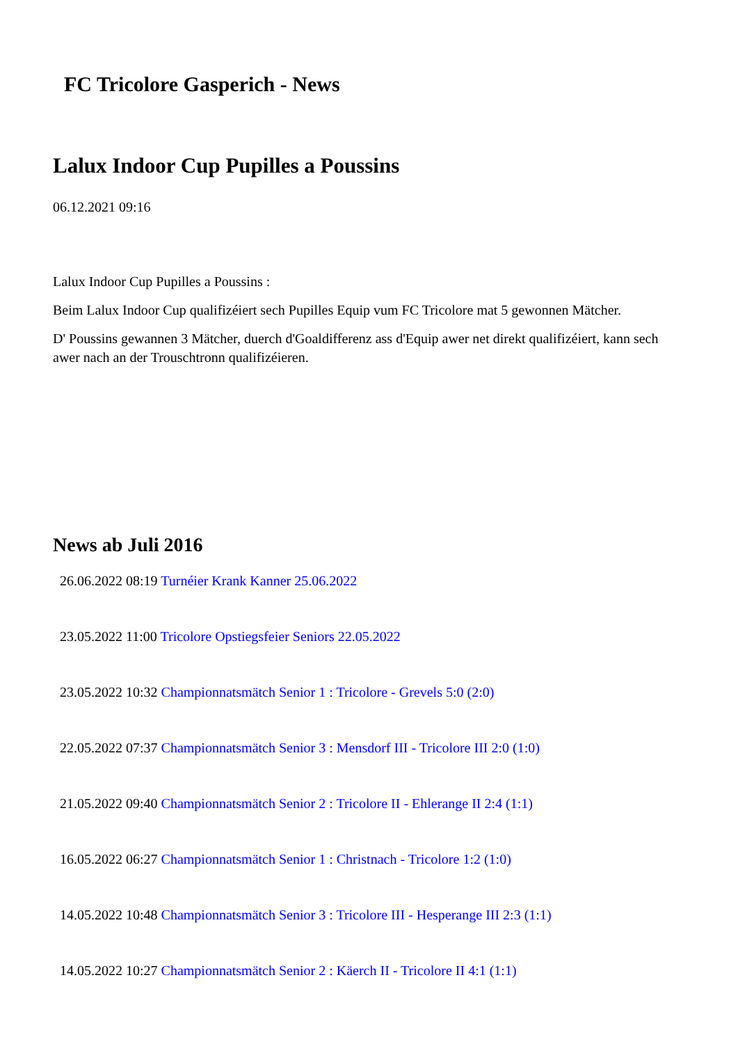FC Tricolore Gasperich - News
Lalux Indoor Cup Pupilles a Poussins
06.12.2021 09:16
Lalux Indoor Cup Pupilles a Poussins :
Beim Lalux Indoor Cup qualifizéiert sech Pupilles Equip vum FC Tricolore mat 5 gewonnen Mätcher.
D' Poussins gewannen 3 Mätcher, duerch d'Goaldifferenz ass d'Equip awer net direkt qualifizéiert, kann sech awer nach an der Trouschtronn qualifizéieren.
News ab Juli 2016
26.06.2022 08:19 Turnéier Krank Kanner 25.06.2022
23.05.2022 11:00 Tricolore Opstiegsfeier Seniors 22.05.2022
23.05.2022 10:32 Championnatsmätch Senior 1 : Tricolore - Grevels 5:0 (2:0)
22.05.2022 07:37 Championnatsmätch Senior 3 : Mensdorf III - Tricolore III 2:0 (1:0)
21.05.2022 09:40 Championnatsmätch Senior 2 : Tricolore II - Ehlerange II 2:4 (1:1)
16.05.2022 06:27 Championnatsmätch Senior 1 : Christnach - Tricolore 1:2 (1:0)
14.05.2022 10:48 Championnatsmätch Senior 3 : Tricolore III - Hesperange III 2:3 (1:1)
14.05.2022 10:27 Championnatsmätch Senior 2 : Käerch II - Tricolore II 4:1 (1:1)